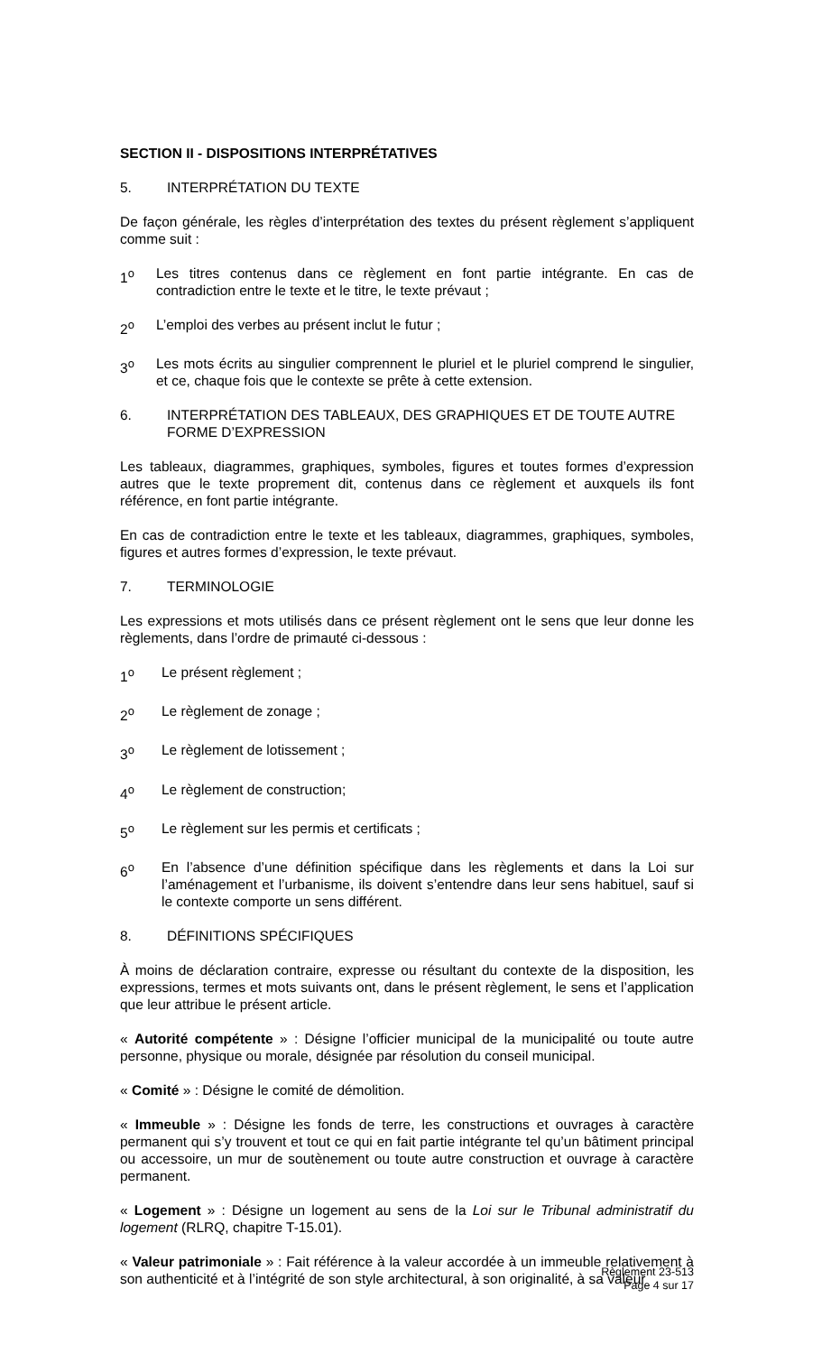SECTION II - DISPOSITIONS INTERPRÉTATIVES
5. INTERPRÉTATION DU TEXTE
De façon générale, les règles d’interprétation des textes du présent règlement s’appliquent comme suit :
1<sup>o</sup> Les titres contenus dans ce règlement en font partie intégrante. En cas de contradiction entre le texte et le titre, le texte prévaut ;
2<sup>o</sup> L’emploi des verbes au présent inclut le futur ;
3<sup>o</sup> Les mots écrits au singulier comprennent le pluriel et le pluriel comprend le singulier, et ce, chaque fois que le contexte se prête à cette extension.
6. INTERPRÉTATION DES TABLEAUX, DES GRAPHIQUES ET DE TOUTE AUTRE FORME D’EXPRESSION
Les tableaux, diagrammes, graphiques, symboles, figures et toutes formes d’expression autres que le texte proprement dit, contenus dans ce règlement et auxquels ils font référence, en font partie intégrante.
En cas de contradiction entre le texte et les tableaux, diagrammes, graphiques, symboles, figures et autres formes d’expression, le texte prévaut.
7. TERMINOLOGIE
Les expressions et mots utilisés dans ce présent règlement ont le sens que leur donne les règlements, dans l’ordre de primauté ci-dessous :
1<sup>o</sup> Le présent règlement ;
2<sup>o</sup> Le règlement de zonage ;
3<sup>o</sup> Le règlement de lotissement ;
4<sup>o</sup> Le règlement de construction;
5<sup>o</sup> Le règlement sur les permis et certificats ;
6<sup>o</sup> En l’absence d’une définition spécifique dans les règlements et dans la Loi sur l’aménagement et l’urbanisme, ils doivent s’entendre dans leur sens habituel, sauf si le contexte comporte un sens différent.
8. DÉFINITIONS SPÉCIFIQUES
À moins de déclaration contraire, expresse ou résultant du contexte de la disposition, les expressions, termes et mots suivants ont, dans le présent règlement, le sens et l’application que leur attribue le présent article.
« Autorité compétente » : Désigne l’officier municipal de la municipalité ou toute autre personne, physique ou morale, désignée par résolution du conseil municipal.
« Comité » : Désigne le comité de démolition.
« Immeuble » : Désigne les fonds de terre, les constructions et ouvrages à caractère permanent qui s’y trouvent et tout ce qui en fait partie intégrante tel qu’un bâtiment principal ou accessoire, un mur de soutènement ou toute autre construction et ouvrage à caractère permanent.
« Logement » : Désigne un logement au sens de la Loi sur le Tribunal administratif du logement (RLRQ, chapitre T-15.01).
« Valeur patrimoniale » : Fait référence à la valeur accordée à un immeuble relativement à son authenticité et à l’intégrité de son style architectural, à son originalité, à sa valeur
Règlement 23-513
Page 4 sur 17